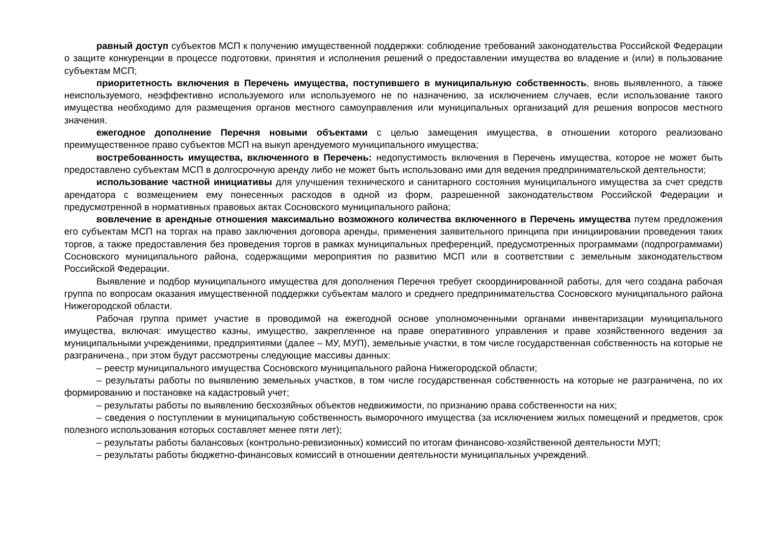равный доступ субъектов МСП к получению имущественной поддержки: соблюдение требований законодательства Российской Федерации о защите конкуренции в процессе подготовки, принятия и исполнения решений о предоставлении имущества во владение и (или) в пользование субъектам МСП;
приоритетность включения в Перечень имущества, поступившего в муниципальную собственность, вновь выявленного, а также неиспользуемого, неэффективно используемого или используемого не по назначению, за исключением случаев, если использование такого имущества необходимо для размещения органов местного самоуправления или муниципальных организаций для решения вопросов местного значения.
ежегодное дополнение Перечня новыми объектами с целью замещения имущества, в отношении которого реализовано преимущественное право субъектов МСП на выкуп арендуемого муниципального имущества;
востребованность имущества, включенного в Перечень: недопустимость включения в Перечень имущества, которое не может быть предоставлено субъектам МСП в долгосрочную аренду либо не может быть использовано ими для ведения предпринимательской деятельности;
использование частной инициативы для улучшения технического и санитарного состояния муниципального имущества за счет средств арендатора с возмещением ему понесенных расходов в одной из форм, разрешенной законодательством Российской Федерации и предусмотренной в нормативных правовых актах Сосновского муниципального района;
вовлечение в арендные отношения максимально возможного количества включенного в Перечень имущества путем предложения его субъектам МСП на торгах на право заключения договора аренды, применения заявительного принципа при инициировании проведения таких торгов, а также предоставления без проведения торгов в рамках муниципальных преференций, предусмотренных программами (подпрограммами) Сосновского муниципального района, содержащими мероприятия по развитию МСП или в соответствии с земельным законодательством Российской Федерации.
Выявление и подбор муниципального имущества для дополнения Перечня требует скоординированной работы, для чего создана рабочая группа по вопросам оказания имущественной поддержки субъектам малого и среднего предпринимательства Сосновского муниципального района Нижегородской области.
Рабочая группа примет участие в проводимой на ежегодной основе уполномоченными органами инвентаризации муниципального имущества, включая: имущество казны, имущество, закрепленное на праве оперативного управления и праве хозяйственного ведения за муниципальными учреждениями, предприятиями (далее – МУ, МУП), земельные участки, в том числе государственная собственность на которые не разграничена., при этом будут рассмотрены следующие массивы данных:
– реестр муниципального имущества Сосновского муниципального района Нижегородской области;
– результаты работы по выявлению земельных участков, в том числе государственная собственность на которые не разграничена, по их формированию и постановке на кадастровый учет;
– результаты работы по выявлению бесхозяйных объектов недвижимости, по признанию права собственности на них;
– сведения о поступлении в муниципальную собственность выморочного имущества (за исключением жилых помещений и предметов, срок полезного использования которых составляет менее пяти лет);
– результаты работы балансовых (контрольно-ревизионных) комиссий по итогам финансово-хозяйственной деятельности МУП;
– результаты работы бюджетно-финансовых комиссий в отношении деятельности муниципальных учреждений.